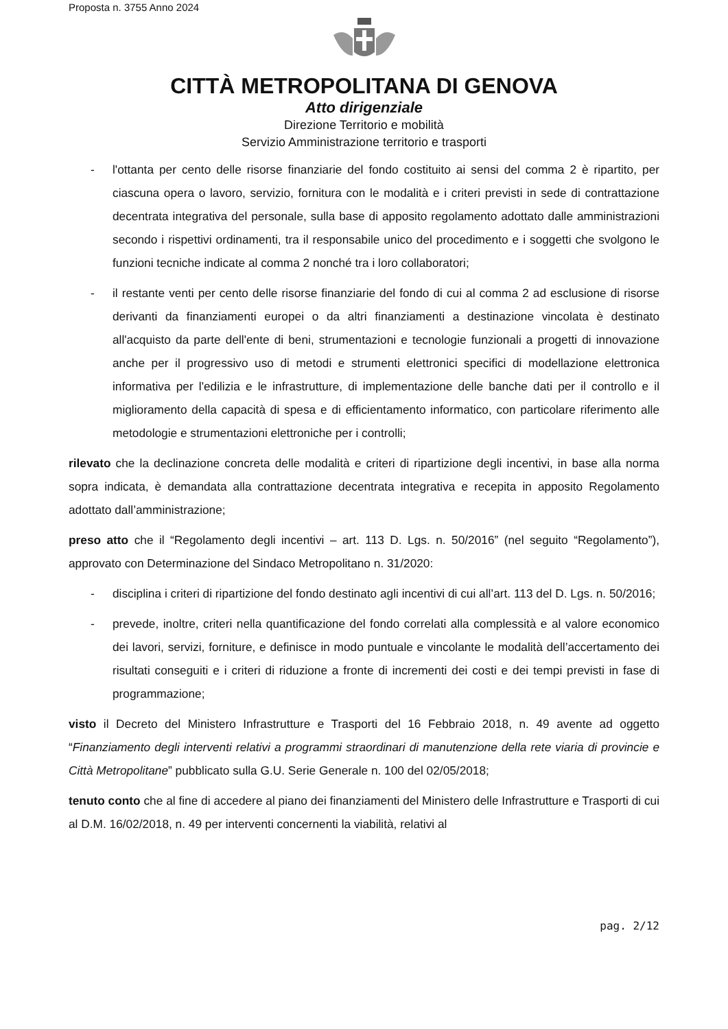Proposta n. 3755 Anno 2024
CITTÀ METROPOLITANA DI GENOVA
Atto dirigenziale
Direzione Territorio e mobilità
Servizio Amministrazione territorio e trasporti
- l'ottanta per cento delle risorse finanziarie del fondo costituito ai sensi del comma 2 è ripartito, per ciascuna opera o lavoro, servizio, fornitura con le modalità e i criteri previsti in sede di contrattazione decentrata integrativa del personale, sulla base di apposito regolamento adottato dalle amministrazioni secondo i rispettivi ordinamenti, tra il responsabile unico del procedimento e i soggetti che svolgono le funzioni tecniche indicate al comma 2 nonché tra i loro collaboratori;
- il restante venti per cento delle risorse finanziarie del fondo di cui al comma 2 ad esclusione di risorse derivanti da finanziamenti europei o da altri finanziamenti a destinazione vincolata è destinato all'acquisto da parte dell'ente di beni, strumentazioni e tecnologie funzionali a progetti di innovazione anche per il progressivo uso di metodi e strumenti elettronici specifici di modellazione elettronica informativa per l'edilizia e le infrastrutture, di implementazione delle banche dati per il controllo e il miglioramento della capacità di spesa e di efficientamento informatico, con particolare riferimento alle metodologie e strumentazioni elettroniche per i controlli;
rilevato che la declinazione concreta delle modalità e criteri di ripartizione degli incentivi, in base alla norma sopra indicata, è demandata alla contrattazione decentrata integrativa e recepita in apposito Regolamento adottato dall’amministrazione;
preso atto che il “Regolamento degli incentivi – art. 113 D. Lgs. n. 50/2016” (nel seguito “Regolamento”), approvato con Determinazione del Sindaco Metropolitano n. 31/2020:
- disciplina i criteri di ripartizione del fondo destinato agli incentivi di cui all’art. 113 del D. Lgs. n. 50/2016;
- prevede, inoltre, criteri nella quantificazione del fondo correlati alla complessità e al valore economico dei lavori, servizi, forniture, e definisce in modo puntuale e vincolante le modalità dell’accertamento dei risultati conseguiti e i criteri di riduzione a fronte di incrementi dei costi e dei tempi previsti in fase di programmazione;
visto il Decreto del Ministero Infrastrutture e Trasporti del 16 Febbraio 2018, n. 49 avente ad oggetto “Finanziamento degli interventi relativi a programmi straordinari di manutenzione della rete viaria di provincie e Città Metropolitane” pubblicato sulla G.U. Serie Generale n. 100 del 02/05/2018;
tenuto conto che al fine di accedere al piano dei finanziamenti del Ministero delle Infrastrutture e Trasporti di cui al D.M. 16/02/2018, n. 49 per interventi concernenti la viabilità, relativi al
pag. 2/12